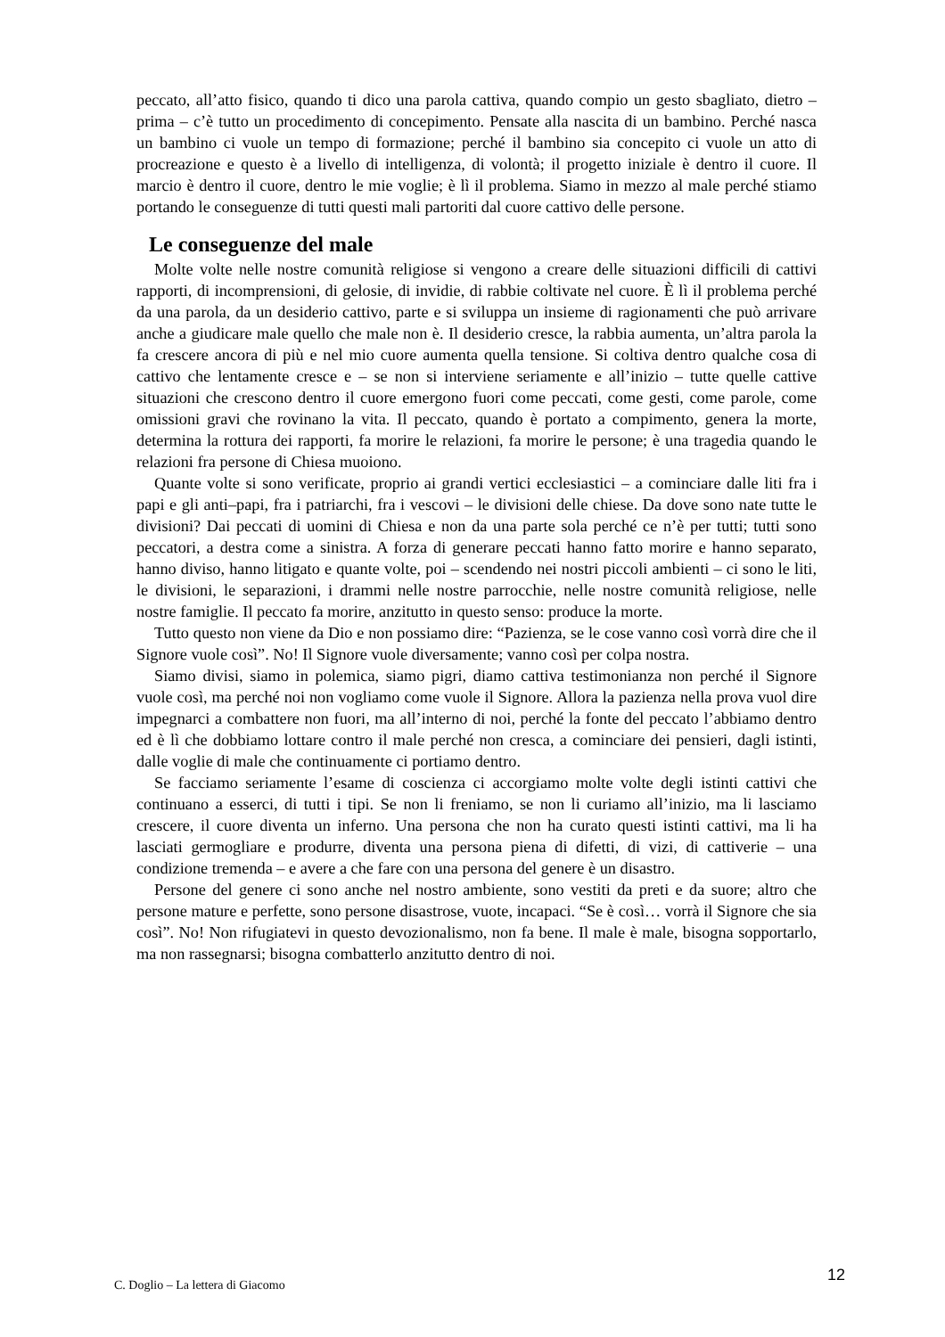peccato, all’atto fisico, quando ti dico una parola cattiva, quando compio un gesto sbagliato, dietro – prima – c’è tutto un procedimento di concepimento. Pensate alla nascita di un bambino. Perché nasca un bambino ci vuole un tempo di formazione; perché il bambino sia concepito ci vuole un atto di procreazione e questo è a livello di intelligenza, di volontà; il progetto iniziale è dentro il cuore. Il marcio è dentro il cuore, dentro le mie voglie; è lì il problema. Siamo in mezzo al male perché stiamo portando le conseguenze di tutti questi mali partoriti dal cuore cattivo delle persone.
Le conseguenze del male
Molte volte nelle nostre comunità religiose si vengono a creare delle situazioni difficili di cattivi rapporti, di incomprensioni, di gelosie, di invidie, di rabbie coltivate nel cuore. È lì il problema perché da una parola, da un desiderio cattivo, parte e si sviluppa un insieme di ragionamenti che può arrivare anche a giudicare male quello che male non è. Il desiderio cresce, la rabbia aumenta, un’altra parola la fa crescere ancora di più e nel mio cuore aumenta quella tensione. Si coltiva dentro qualche cosa di cattivo che lentamente cresce e – se non si interviene seriamente e all’inizio – tutte quelle cattive situazioni che crescono dentro il cuore emergono fuori come peccati, come gesti, come parole, come omissioni gravi che rovinano la vita. Il peccato, quando è portato a compimento, genera la morte, determina la rottura dei rapporti, fa morire le relazioni, fa morire le persone; è una tragedia quando le relazioni fra persone di Chiesa muoiono.
Quante volte si sono verificate, proprio ai grandi vertici ecclesiastici – a cominciare dalle liti fra i papi e gli anti–papi, fra i patriarchi, fra i vescovi – le divisioni delle chiese. Da dove sono nate tutte le divisioni? Dai peccati di uomini di Chiesa e non da una parte sola perché ce n’è per tutti; tutti sono peccatori, a destra come a sinistra. A forza di generare peccati hanno fatto morire e hanno separato, hanno diviso, hanno litigato e quante volte, poi – scendendo nei nostri piccoli ambienti – ci sono le liti, le divisioni, le separazioni, i drammi nelle nostre parrocchie, nelle nostre comunità religiose, nelle nostre famiglie. Il peccato fa morire, anzitutto in questo senso: produce la morte.
Tutto questo non viene da Dio e non possiamo dire: “Pazienza, se le cose vanno così vorrà dire che il Signore vuole così”. No! Il Signore vuole diversamente; vanno così per colpa nostra.
Siamo divisi, siamo in polemica, siamo pigri, diamo cattiva testimonianza non perché il Signore vuole così, ma perché noi non vogliamo come vuole il Signore. Allora la pazienza nella prova vuol dire impegnarci a combattere non fuori, ma all’interno di noi, perché la fonte del peccato l’abbiamo dentro ed è lì che dobbiamo lottare contro il male perché non cresca, a cominciare dei pensieri, dagli istinti, dalle voglie di male che continuamente ci portiamo dentro.
Se facciamo seriamente l’esame di coscienza ci accorgiamo molte volte degli istinti cattivi che continuano a esserci, di tutti i tipi. Se non li freniamo, se non li curiamo all’inizio, ma li lasciamo crescere, il cuore diventa un inferno. Una persona che non ha curato questi istinti cattivi, ma li ha lasciati germogliare e produrre, diventa una persona piena di difetti, di vizi, di cattiverie – una condizione tremenda – e avere a che fare con una persona del genere è un disastro.
Persone del genere ci sono anche nel nostro ambiente, sono vestiti da preti e da suore; altro che persone mature e perfette, sono persone disastrose, vuote, incapaci. “Se è così… vorrà il Signore che sia così”. No! Non rifugiatevi in questo devozionalismo, non fa bene. Il male è male, bisogna sopportarlo, ma non rassegnarsi; bisogna combatterlo anzitutto dentro di noi.
C. Doglio – La lettera di Giacomo 12